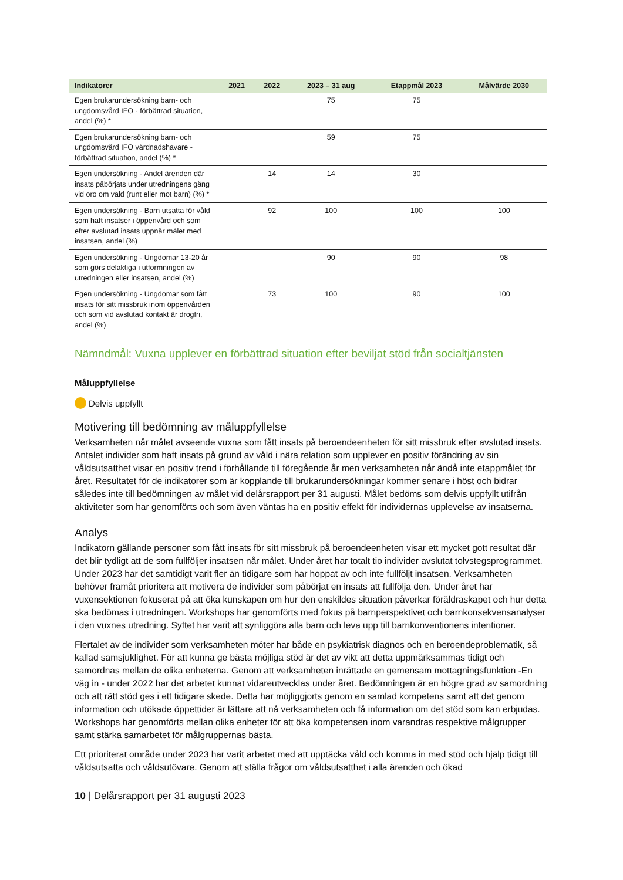| Indikatorer | 2021 | 2022 | 2023 – 31 aug | Etappmål 2023 | Målvärde 2030 |
| --- | --- | --- | --- | --- | --- |
| Egen brukarundersökning barn- och ungdomsvård IFO - förbättrad situation, andel (%) * | | | 75 | 75 | |
| Egen brukarundersökning barn- och ungdomsvård IFO vårdnadshavare - förbättrad situation, andel (%) * | | | 59 | 75 | |
| Egen undersökning - Andel ärenden där insats påbörjats under utredningens gång vid oro om våld (runt eller mot barn) (%) * | | 14 | 14 | 30 | |
| Egen undersökning - Barn utsatta för våld som haft insatser i öppenvård och som efter avslutad insats uppnår målet med insatsen, andel (%) | | 92 | 100 | 100 | 100 |
| Egen undersökning - Ungdomar 13-20 år som görs delaktiga i utformningen av utredningen eller insatsen, andel (%) | | | 90 | 90 | 98 |
| Egen undersökning - Ungdomar som fått insats för sitt missbruk inom öppenvården och som vid avslutad kontakt är drogfri, andel (%) | | 73 | 100 | 90 | 100 |
Nämndmål: Vuxna upplever en förbättrad situation efter beviljat stöd från socialtjänsten
Måluppfyllelse
Delvis uppfyllt
Motivering till bedömning av måluppfyllelse
Verksamheten når målet avseende vuxna som fått insats på beroendeenheten för sitt missbruk efter avslutad insats. Antalet individer som haft insats på grund av våld i nära relation som upplever en positiv förändring av sin våldsutsatthet visar en positiv trend i förhållande till föregående år men verksamheten når ändå inte etappmålet för året. Resultatet för de indikatorer som är kopplande till brukarundersökningar kommer senare i höst och bidrar således inte till bedömningen av målet vid delårsrapport per 31 augusti. Målet bedöms som delvis uppfyllt utifrån aktiviteter som har genomförts och som även väntas ha en positiv effekt för individernas upplevelse av insatserna.
Analys
Indikatorn gällande personer som fått insats för sitt missbruk på beroendeenheten visar ett mycket gott resultat där det blir tydligt att de som fullföljer insatsen når målet. Under året har totalt tio individer avslutat tolvstegsprogrammet. Under 2023 har det samtidigt varit fler än tidigare som har hoppat av och inte fullföljt insatsen. Verksamheten behöver framåt prioritera att motivera de individer som påbörjat en insats att fullfölja den. Under året har vuxensektionen fokuserat på att öka kunskapen om hur den enskildes situation påverkar föräldraskapet och hur detta ska bedömas i utredningen. Workshops har genomförts med fokus på barnperspektivet och barnkonsekvensanalyser i den vuxnes utredning. Syftet har varit att synliggöra alla barn och leva upp till barnkonventionens intentioner.
Flertalet av de individer som verksamheten möter har både en psykiatrisk diagnos och en beroendeproblematik, så kallad samsjuklighet. För att kunna ge bästa möjliga stöd är det av vikt att detta uppmärksammas tidigt och samordnas mellan de olika enheterna. Genom att verksamheten inrättade en gemensam mottagningsfunktion -En väg in - under 2022 har det arbetet kunnat vidareutvecklas under året. Bedömningen är en högre grad av samordning och att rätt stöd ges i ett tidigare skede. Detta har möjliggjorts genom en samlad kompetens samt att det genom information och utökade öppettider är lättare att nå verksamheten och få information om det stöd som kan erbjudas. Workshops har genomförts mellan olika enheter för att öka kompetensen inom varandras respektive målgrupper samt stärka samarbetet för målgruppernas bästa.
Ett prioriterat område under 2023 har varit arbetet med att upptäcka våld och komma in med stöd och hjälp tidigt till våldsutsatta och våldsutövare. Genom att ställa frågor om våldsutsatthet i alla ärenden och ökad
10 | Delårsrapport per 31 augusti 2023